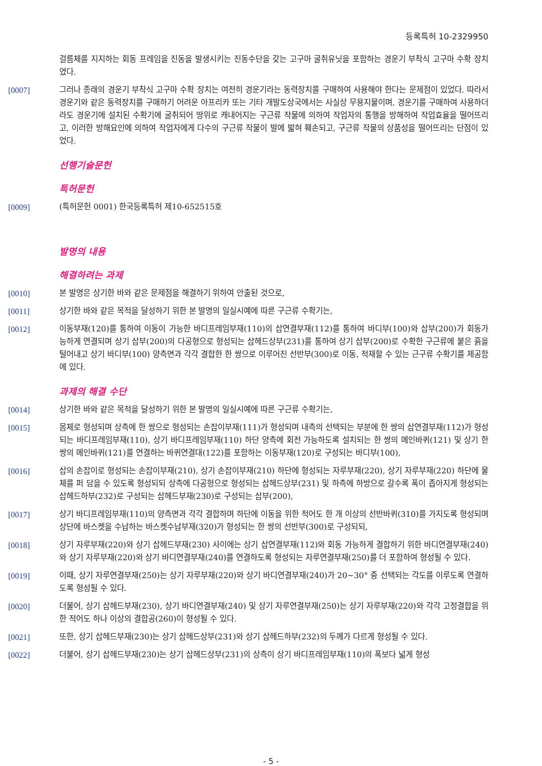등록특허 10-2329950
걸름체를 지지하는 회동 프레임을 진동을 발생시키는 진동수단을 갖는 고구마 굴취유닛을 포함하는 경운기 부착식 고구마 수확 장치였다.
[0007] 그러나 종래의 경운기 부착식 고구마 수확 장치는 여전히 경운기라는 동력장치를 구매하여 사용해야 한다는 문제점이 있었다. 따라서 경운기와 같은 동력장치를 구매하기 어려운 아프리카 또는 기타 개발도상국에서는 사실상 무용지물이며, 경운기를 구매하여 사용하더라도 경운기에 설치된 수확기에 굴취되어 땅위로 캐내어지는 구근류 작물에 의하여 작업자의 통행을 방해하여 작업효율을 떨어뜨리고, 이러한 방해요인에 의하여 작업자에게 다수의 구근류 작물이 발에 밟혀 훼손되고, 구근류 작물의 상품성을 떨어뜨리는 단점이 있었다.
선행기술문헌
특허문헌
[0009] (특허문헌 0001) 한국등록특허 제10-652515호
발명의 내용
해결하려는 과제
[0010] 본 발명은 상기한 바와 같은 문제점을 해결하기 위하여 안출된 것으로,
[0011] 상기한 바와 같은 목적을 달성하기 위한 본 발명의 일실시예에 따른 구근류 수확기는,
[0012] 이동부재(120)를 통하여 이동이 가능한 바디프레임부재(110)의 삽연결부재(112)를 통하여 바디부(100)와 삽부(200)가 회동가능하게 연결되며 상기 삽부(200)의 다공형으로 형성되는 삽헤드상부(231)를 통하여 상기 삽부(200)로 수확한 구근류에 붙은 흙을 털어내고 상기 바디부(100) 양측면과 각각 결합한 한 쌍으로 이루어진 선반부(300)로 이동, 적재할 수 있는 근구류 수확기를 제공함에 있다.
과제의 해결 수단
[0014] 상기한 바와 같은 목적을 달성하기 위한 본 발명의 일실시예에 따른 구근류 수확기는,
[0015] 몸체로 형성되며 상측에 한 쌍으로 형성되는 손잡이부재(111)가 형성되며 내측의 선택되는 부분에 한 쌍의 삽연결부재(112)가 형성되는 바디프레임부재(110), 상기 바디프레임부재(110) 하단 양측에 회전 가능하도록 설치되는 한 쌍의 메인바퀴(121) 및 상기 한 쌍의 메인바퀴(121)를 연결하는 바퀴연결대(122)를 포함하는 이동부재(120)로 구성되는 바디부(100),
[0016] 삽의 손잡이로 형성되는 손잡이부재(210), 상기 손잡이부재(210) 하단에 형성되는 자루부재(220), 상기 자루부재(220) 하단에 물체를 퍼 담을 수 있도록 형성되되 상측에 다공형으로 형성되는 삽헤드상부(231) 및 하측에 하방으로 갈수록 폭이 좁아지게 형성되는 삽헤드하부(232)로 구성되는 삽헤드부재(230)로 구성되는 삽부(200),
[0017] 상기 바디프레임부재(110)의 양측면과 각각 결합하며 하단에 이동을 위한 적어도 한 개 이상의 선반바퀴(310)를 가지도록 형성되며 상단에 바스켓을 수납하는 바스켓수납부재(320)가 형성되는 한 쌍의 선반부(300)로 구성되되,
[0018] 상기 자루부재(220)와 상기 삽헤드부재(230) 사이에는 상기 삽연결부재(112)와 회동 가능하게 결합하기 위한 바디연결부재(240)와 상기 자루부재(220)와 상기 바디연결부재(240)를 연결하도록 형성되는 자루연결부재(250)를 더 포함하여 형성될 수 있다.
[0019] 이때, 상기 자루연결부재(250)는 상기 자루부재(220)와 상기 바디연결부재(240)가 20~30° 중 선택되는 각도를 이루도록 연결하도록 형성될 수 있다.
[0020] 더불어, 상기 삽헤드부재(230), 상기 바디연결부재(240) 및 상기 자루연결부재(250)는 상기 자루부재(220)와 각각 고정결합을 위한 적어도 하나 이상의 결합공(260)이 형성될 수 있다.
[0021] 또한, 상기 삽헤드부재(230)는 상기 삽헤드상부(231)와 상기 삽헤드하부(232)의 두께가 다르게 형성될 수 있다.
[0022] 더불어, 상기 삽헤드부재(230)는 상기 삽헤드상부(231)의 상측이 상기 바디프레임부재(110)의 폭보다 넓게 형성
- 5 -